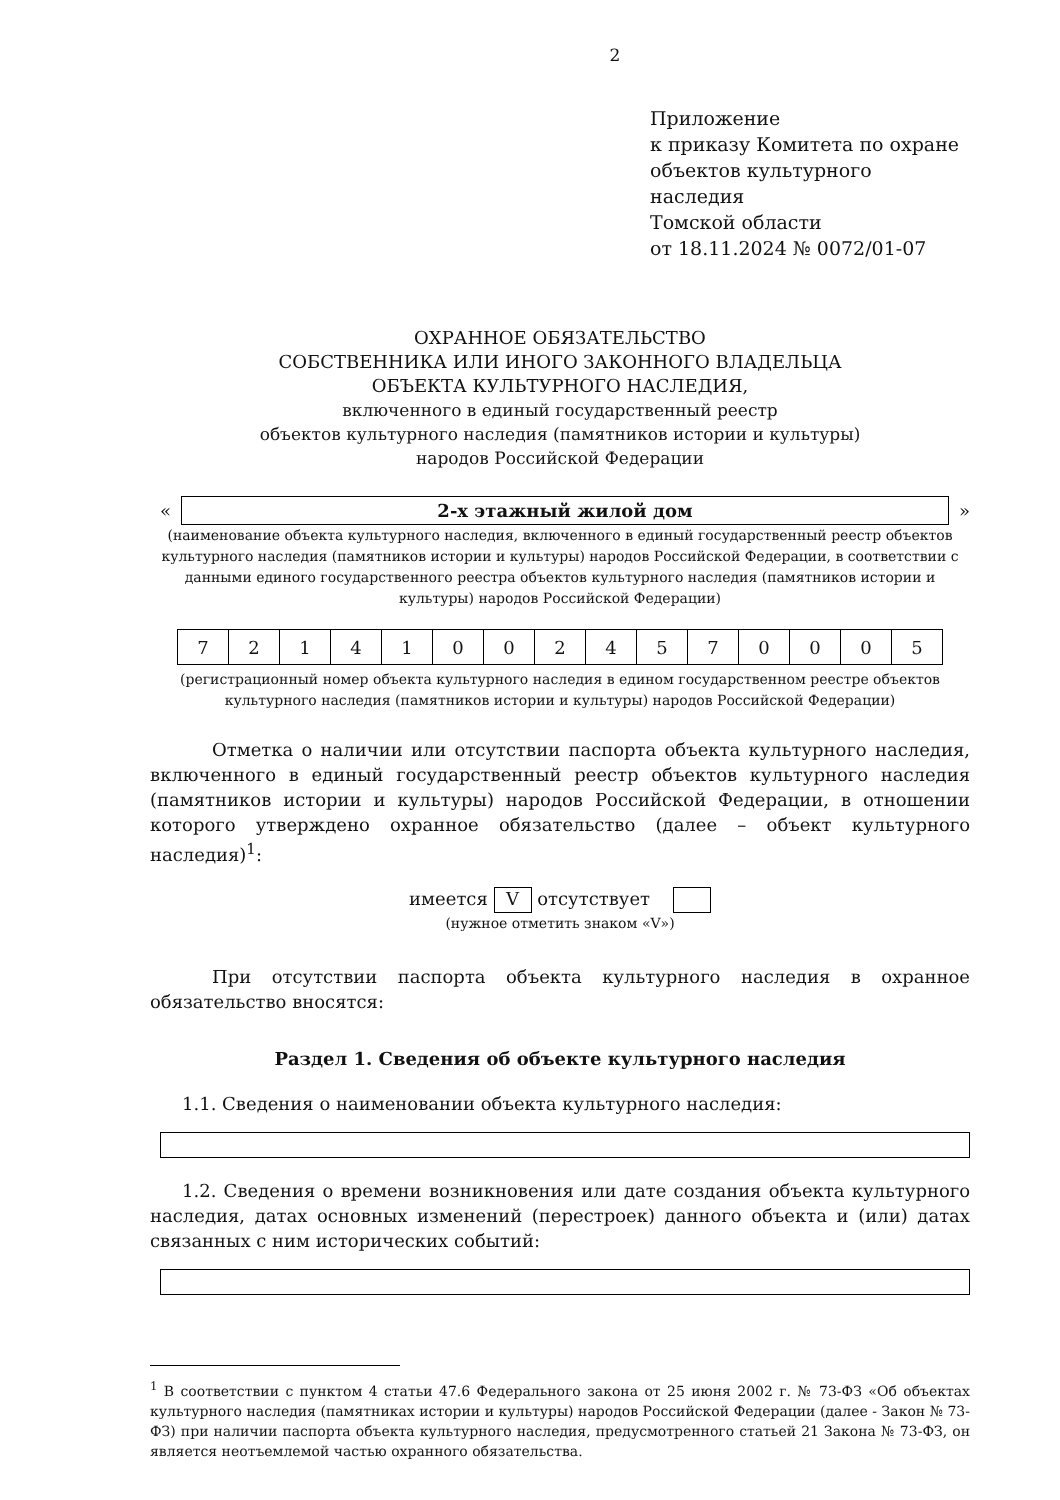2
Приложение
к приказу Комитета по охране
объектов культурного наследия
Томской области
от 18.11.2024 № 0072/01-07
ОХРАННОЕ ОБЯЗАТЕЛЬСТВО
СОБСТВЕННИКА ИЛИ ИНОГО ЗАКОННОГО ВЛАДЕЛЬЦА
ОБЪЕКТА КУЛЬТУРНОГО НАСЛЕДИЯ,
включенного в единый государственный реестр
объектов культурного наследия (памятников истории и культуры)
народов Российской Федерации
«
2-х этажный жилой дом
»
(наименование объекта культурного наследия, включенного в единый государственный реестр объектов культурного наследия (памятников истории и культуры) народов Российской Федерации, в соответствии с данными единого государственного реестра объектов культурного наследия (памятников истории и культуры) народов Российской Федерации)
| 7 | 2 | 1 | 4 | 1 | 0 | 0 | 2 | 4 | 5 | 7 | 0 | 0 | 0 | 5 |
(регистрационный номер объекта культурного наследия в едином государственном реестре объектов культурного наследия (памятников истории и культуры) народов Российской Федерации)
Отметка о наличии или отсутствии паспорта объекта культурного наследия, включенного в единый государственный реестр объектов культурного наследия (памятников истории и культуры) народов Российской Федерации, в отношении которого утверждено охранное обязательство (далее – объект культурного наследия)<sup>1</sup>:
имеется V отсутствует
(нужное отметить знаком «V»)
При отсутствии паспорта объекта культурного наследия в охранное обязательство вносятся:
Раздел 1. Сведения об объекте культурного наследия
1.1. Сведения о наименовании объекта культурного наследия:
1.2. Сведения о времени возникновения или дате создания объекта культурного наследия, датах основных изменений (перестроек) данного объекта и (или) датах связанных с ним исторических событий:
<sup>1</sup> В соответствии с пунктом 4 статьи 47.6 Федерального закона от 25 июня 2002 г. № 73-ФЗ «Об объектах культурного наследия (памятниках истории и культуры) народов Российской Федерации (далее - Закон № 73-ФЗ) при наличии паспорта объекта культурного наследия, предусмотренного статьей 21 Закона № 73-ФЗ, он является неотъемлемой частью охранного обязательства.